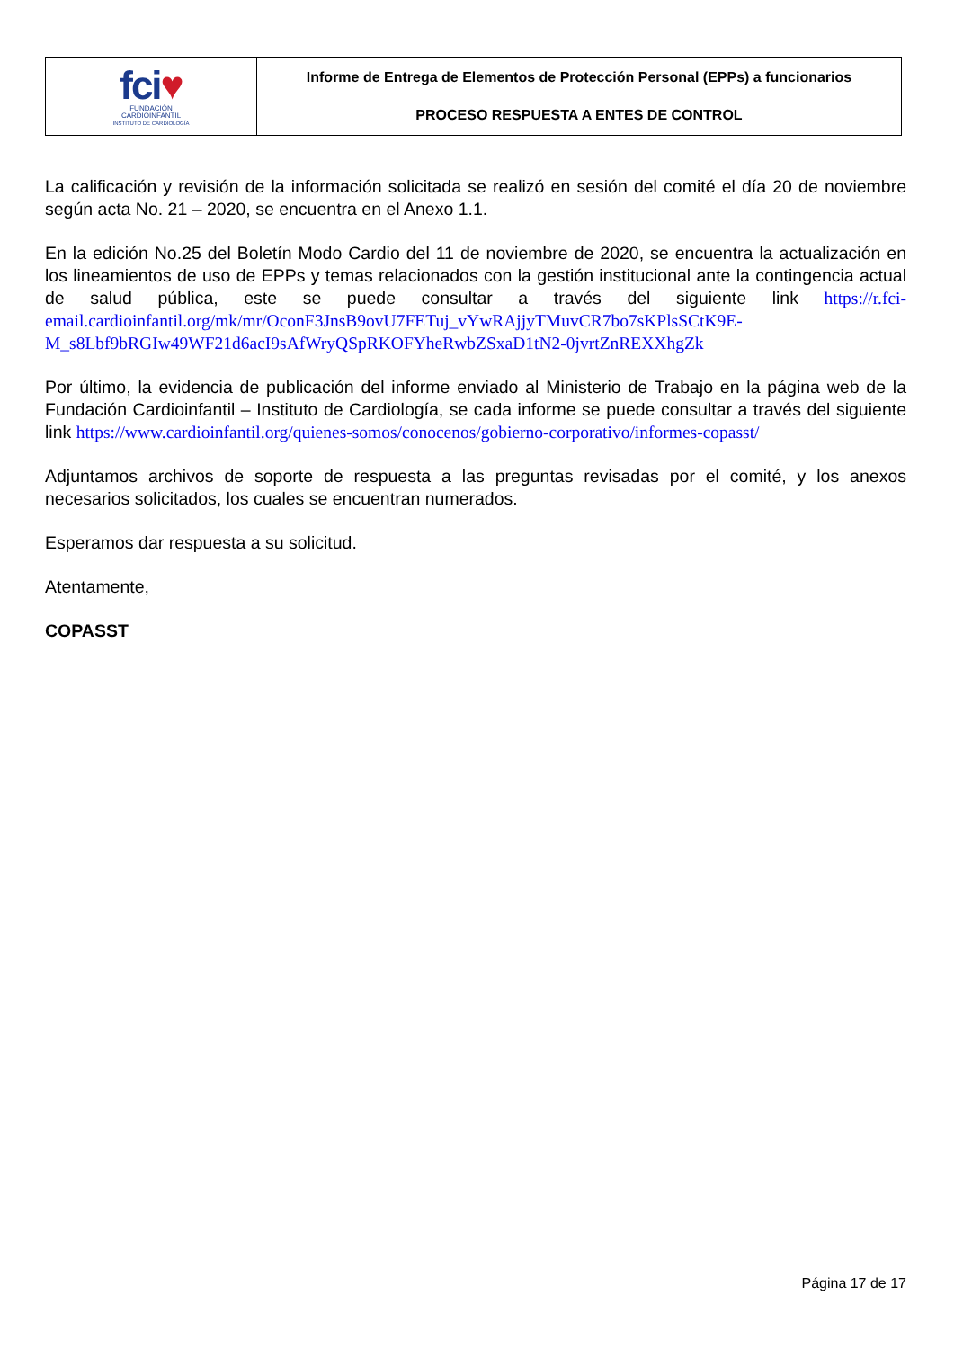| fci ♥ FUNDACIÓN CARDIOINFANTIL INSTITUTO DE CARDIOLOGÍA | Informe de Entrega de Elementos de Protección Personal (EPPs) a funcionarios PROCESO RESPUESTA A ENTES DE CONTROL |
La calificación y revisión de la información solicitada se realizó en sesión del comité el día 20 de noviembre según acta No. 21 – 2020, se encuentra en el Anexo 1.1.
En la edición No.25 del Boletín Modo Cardio del 11 de noviembre de 2020, se encuentra la actualización en los lineamientos de uso de EPPs y temas relacionados con la gestión institucional ante la contingencia actual de salud pública, este se puede consultar a través del siguiente link https://r.fci-email.cardioinfantil.org/mk/mr/OconF3JnsB9ovU7FETuj_vYwRAjjyTMuvCR7bo7sKPlsSCtK9E-M_s8Lbf9bRGIw49WF21d6acI9sAfWryQSpRKOFYheRwbZSxaD1tN2-0jvrtZnREXXhgZk
Por último, la evidencia de publicación del informe enviado al Ministerio de Trabajo en la página web de la Fundación Cardioinfantil – Instituto de Cardiología, se cada informe se puede consultar a través del siguiente link https://www.cardioinfantil.org/quienes-somos/conocenos/gobierno-corporativo/informes-copasst/
Adjuntamos archivos de soporte de respuesta a las preguntas revisadas por el comité, y los anexos necesarios solicitados, los cuales se encuentran numerados.
Esperamos dar respuesta a su solicitud.
Atentamente,
COPASST
Página 17 de 17